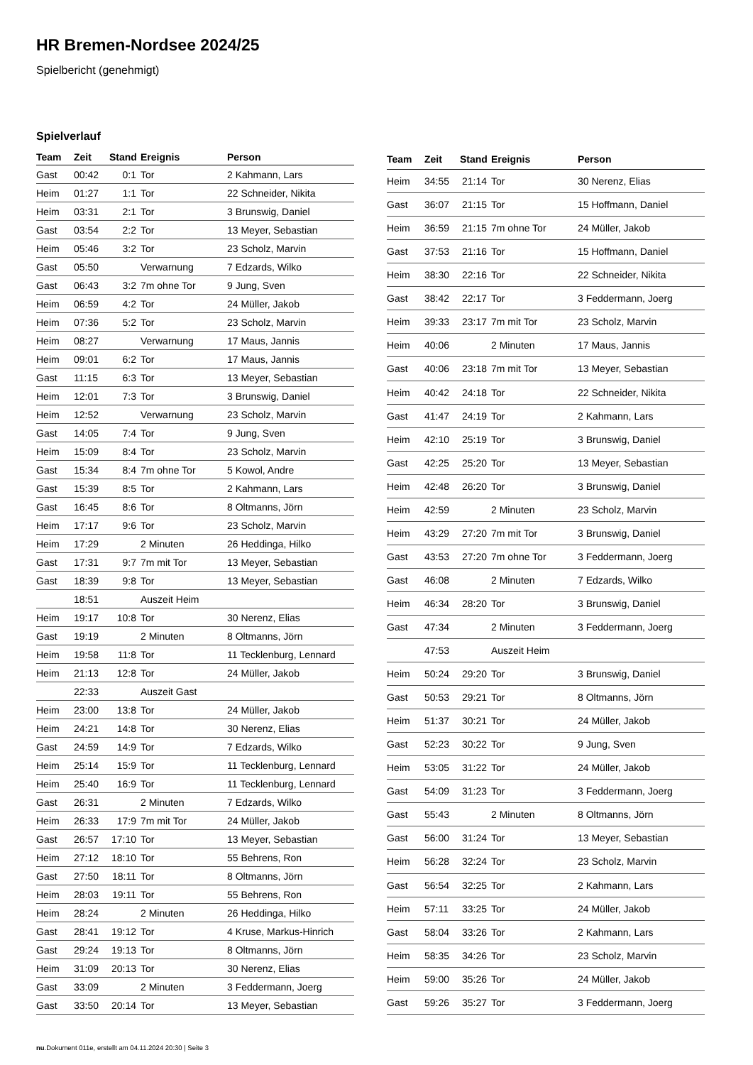HR Bremen-Nordsee 2024/25
Spielbericht (genehmigt)
Spielverlauf
| Team | Zeit | Stand | Ereignis | Person |
| --- | --- | --- | --- | --- |
| Gast | 00:42 | 0:1 | Tor | 2 Kahmann, Lars |
| Heim | 01:27 | 1:1 | Tor | 22 Schneider, Nikita |
| Heim | 03:31 | 2:1 | Tor | 3 Brunswig, Daniel |
| Gast | 03:54 | 2:2 | Tor | 13 Meyer, Sebastian |
| Heim | 05:46 | 3:2 | Tor | 23 Scholz, Marvin |
| Gast | 05:50 | | Verwarnung | 7 Edzards, Wilko |
| Gast | 06:43 | 3:2 | 7m ohne Tor | 9 Jung, Sven |
| Heim | 06:59 | 4:2 | Tor | 24 Müller, Jakob |
| Heim | 07:36 | 5:2 | Tor | 23 Scholz, Marvin |
| Heim | 08:27 | | Verwarnung | 17 Maus, Jannis |
| Heim | 09:01 | 6:2 | Tor | 17 Maus, Jannis |
| Gast | 11:15 | 6:3 | Tor | 13 Meyer, Sebastian |
| Heim | 12:01 | 7:3 | Tor | 3 Brunswig, Daniel |
| Heim | 12:52 | | Verwarnung | 23 Scholz, Marvin |
| Gast | 14:05 | 7:4 | Tor | 9 Jung, Sven |
| Heim | 15:09 | 8:4 | Tor | 23 Scholz, Marvin |
| Gast | 15:34 | 8:4 | 7m ohne Tor | 5 Kowol, Andre |
| Gast | 15:39 | 8:5 | Tor | 2 Kahmann, Lars |
| Gast | 16:45 | 8:6 | Tor | 8 Oltmanns, Jörn |
| Heim | 17:17 | 9:6 | Tor | 23 Scholz, Marvin |
| Heim | 17:29 | | 2 Minuten | 26 Heddinga, Hilko |
| Gast | 17:31 | 9:7 | 7m mit Tor | 13 Meyer, Sebastian |
| Gast | 18:39 | 9:8 | Tor | 13 Meyer, Sebastian |
| | 18:51 | | Auszeit Heim | |
| Heim | 19:17 | 10:8 | Tor | 30 Nerenz, Elias |
| Gast | 19:19 | | 2 Minuten | 8 Oltmanns, Jörn |
| Heim | 19:58 | 11:8 | Tor | 11 Tecklenburg, Lennard |
| Heim | 21:13 | 12:8 | Tor | 24 Müller, Jakob |
| | 22:33 | | Auszeit Gast | |
| Heim | 23:00 | 13:8 | Tor | 24 Müller, Jakob |
| Heim | 24:21 | 14:8 | Tor | 30 Nerenz, Elias |
| Gast | 24:59 | 14:9 | Tor | 7 Edzards, Wilko |
| Heim | 25:14 | 15:9 | Tor | 11 Tecklenburg, Lennard |
| Heim | 25:40 | 16:9 | Tor | 11 Tecklenburg, Lennard |
| Gast | 26:31 | | 2 Minuten | 7 Edzards, Wilko |
| Heim | 26:33 | 17:9 | 7m mit Tor | 24 Müller, Jakob |
| Gast | 26:57 | 17:10 | Tor | 13 Meyer, Sebastian |
| Heim | 27:12 | 18:10 | Tor | 55 Behrens, Ron |
| Gast | 27:50 | 18:11 | Tor | 8 Oltmanns, Jörn |
| Heim | 28:03 | 19:11 | Tor | 55 Behrens, Ron |
| Heim | 28:24 | | 2 Minuten | 26 Heddinga, Hilko |
| Gast | 28:41 | 19:12 | Tor | 4 Kruse, Markus-Hinrich |
| Gast | 29:24 | 19:13 | Tor | 8 Oltmanns, Jörn |
| Heim | 31:09 | 20:13 | Tor | 30 Nerenz, Elias |
| Gast | 33:09 | | 2 Minuten | 3 Feddermann, Joerg |
| Gast | 33:50 | 20:14 | Tor | 13 Meyer, Sebastian |
| Team | Zeit | Stand | Ereignis | Person |
| --- | --- | --- | --- | --- |
| Heim | 34:55 | 21:14 | Tor | 30 Nerenz, Elias |
| Gast | 36:07 | 21:15 | Tor | 15 Hoffmann, Daniel |
| Heim | 36:59 | 21:15 | 7m ohne Tor | 24 Müller, Jakob |
| Gast | 37:53 | 21:16 | Tor | 15 Hoffmann, Daniel |
| Heim | 38:30 | 22:16 | Tor | 22 Schneider, Nikita |
| Gast | 38:42 | 22:17 | Tor | 3 Feddermann, Joerg |
| Heim | 39:33 | 23:17 | 7m mit Tor | 23 Scholz, Marvin |
| Heim | 40:06 | | 2 Minuten | 17 Maus, Jannis |
| Gast | 40:06 | 23:18 | 7m mit Tor | 13 Meyer, Sebastian |
| Heim | 40:42 | 24:18 | Tor | 22 Schneider, Nikita |
| Gast | 41:47 | 24:19 | Tor | 2 Kahmann, Lars |
| Heim | 42:10 | 25:19 | Tor | 3 Brunswig, Daniel |
| Gast | 42:25 | 25:20 | Tor | 13 Meyer, Sebastian |
| Heim | 42:48 | 26:20 | Tor | 3 Brunswig, Daniel |
| Heim | 42:59 | | 2 Minuten | 23 Scholz, Marvin |
| Heim | 43:29 | 27:20 | 7m mit Tor | 3 Brunswig, Daniel |
| Gast | 43:53 | 27:20 | 7m ohne Tor | 3 Feddermann, Joerg |
| Gast | 46:08 | | 2 Minuten | 7 Edzards, Wilko |
| Heim | 46:34 | 28:20 | Tor | 3 Brunswig, Daniel |
| Gast | 47:34 | | 2 Minuten | 3 Feddermann, Joerg |
| | 47:53 | | Auszeit Heim | |
| Heim | 50:24 | 29:20 | Tor | 3 Brunswig, Daniel |
| Gast | 50:53 | 29:21 | Tor | 8 Oltmanns, Jörn |
| Heim | 51:37 | 30:21 | Tor | 24 Müller, Jakob |
| Gast | 52:23 | 30:22 | Tor | 9 Jung, Sven |
| Heim | 53:05 | 31:22 | Tor | 24 Müller, Jakob |
| Gast | 54:09 | 31:23 | Tor | 3 Feddermann, Joerg |
| Gast | 55:43 | | 2 Minuten | 8 Oltmanns, Jörn |
| Gast | 56:00 | 31:24 | Tor | 13 Meyer, Sebastian |
| Heim | 56:28 | 32:24 | Tor | 23 Scholz, Marvin |
| Gast | 56:54 | 32:25 | Tor | 2 Kahmann, Lars |
| Heim | 57:11 | 33:25 | Tor | 24 Müller, Jakob |
| Gast | 58:04 | 33:26 | Tor | 2 Kahmann, Lars |
| Heim | 58:35 | 34:26 | Tor | 23 Scholz, Marvin |
| Heim | 59:00 | 35:26 | Tor | 24 Müller, Jakob |
| Gast | 59:26 | 35:27 | Tor | 3 Feddermann, Joerg |
nu.Dokument 011e, erstellt am 04.11.2024 20:30 | Seite 3